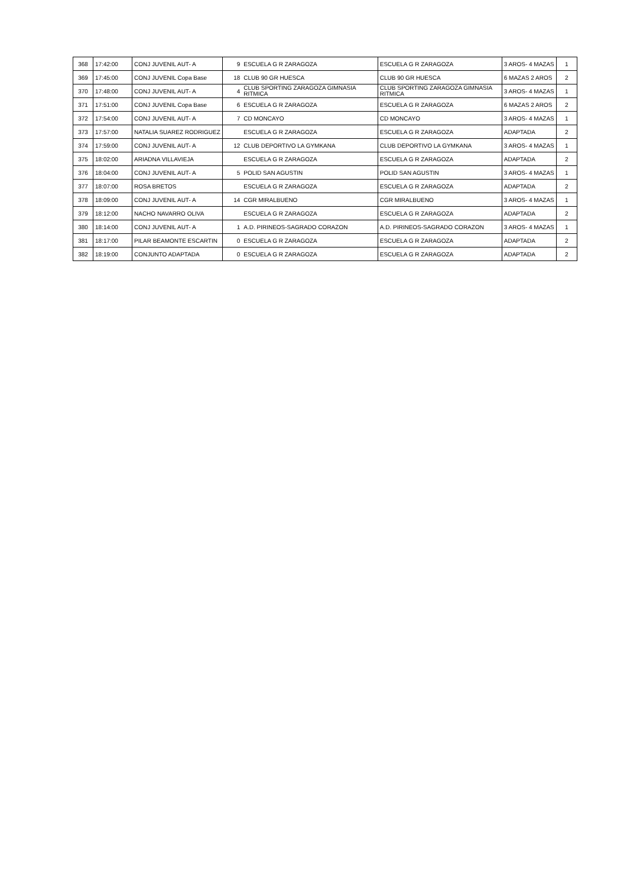| 368 | 17:42:00 | CONJ JUVENIL AUT- A | 9 | ESCUELA G R ZARAGOZA | ESCUELA G R ZARAGOZA | 3 AROS- 4 MAZAS | 1 |
| 369 | 17:45:00 | CONJ JUVENIL Copa Base | 18 | CLUB 90 GR HUESCA | CLUB 90 GR HUESCA | 6 MAZAS 2 AROS | 2 |
| 370 | 17:48:00 | CONJ JUVENIL AUT- A | 4 | CLUB SPORTING ZARAGOZA GIMNASIA RITMICA | CLUB SPORTING ZARAGOZA GIMNASIA RITMICA | 3 AROS- 4 MAZAS | 1 |
| 371 | 17:51:00 | CONJ JUVENIL Copa Base | 6 | ESCUELA G R ZARAGOZA | ESCUELA G R ZARAGOZA | 6 MAZAS 2 AROS | 2 |
| 372 | 17:54:00 | CONJ JUVENIL AUT- A | 7 | CD MONCAYO | CD MONCAYO | 3 AROS- 4 MAZAS | 1 |
| 373 | 17:57:00 | NATALIA SUAREZ RODRIGUEZ | | ESCUELA G R ZARAGOZA | ESCUELA G R ZARAGOZA | ADAPTADA | 2 |
| 374 | 17:59:00 | CONJ JUVENIL AUT- A | 12 | CLUB DEPORTIVO LA GYMKANA | CLUB DEPORTIVO LA GYMKANA | 3 AROS- 4 MAZAS | 1 |
| 375 | 18:02:00 | ARIADNA VILLAVIEJA | | ESCUELA G R ZARAGOZA | ESCUELA G R ZARAGOZA | ADAPTADA | 2 |
| 376 | 18:04:00 | CONJ JUVENIL AUT- A | 5 | POLID SAN AGUSTIN | POLID SAN AGUSTIN | 3 AROS- 4 MAZAS | 1 |
| 377 | 18:07:00 | ROSA BRETOS | | ESCUELA G R ZARAGOZA | ESCUELA G R ZARAGOZA | ADAPTADA | 2 |
| 378 | 18:09:00 | CONJ JUVENIL AUT- A | 14 | CGR MIRALBUENO | CGR MIRALBUENO | 3 AROS- 4 MAZAS | 1 |
| 379 | 18:12:00 | NACHO NAVARRO OLIVA | | ESCUELA G R ZARAGOZA | ESCUELA G R ZARAGOZA | ADAPTADA | 2 |
| 380 | 18:14:00 | CONJ JUVENIL AUT- A | 1 | A.D. PIRINEOS-SAGRADO CORAZON | A.D. PIRINEOS-SAGRADO CORAZON | 3 AROS- 4 MAZAS | 1 |
| 381 | 18:17:00 | PILAR BEAMONTE ESCARTIN | 0 | ESCUELA G R ZARAGOZA | ESCUELA G R ZARAGOZA | ADAPTADA | 2 |
| 382 | 18:19:00 | CONJUNTO ADAPTADA | 0 | ESCUELA G R ZARAGOZA | ESCUELA G R ZARAGOZA | ADAPTADA | 2 |